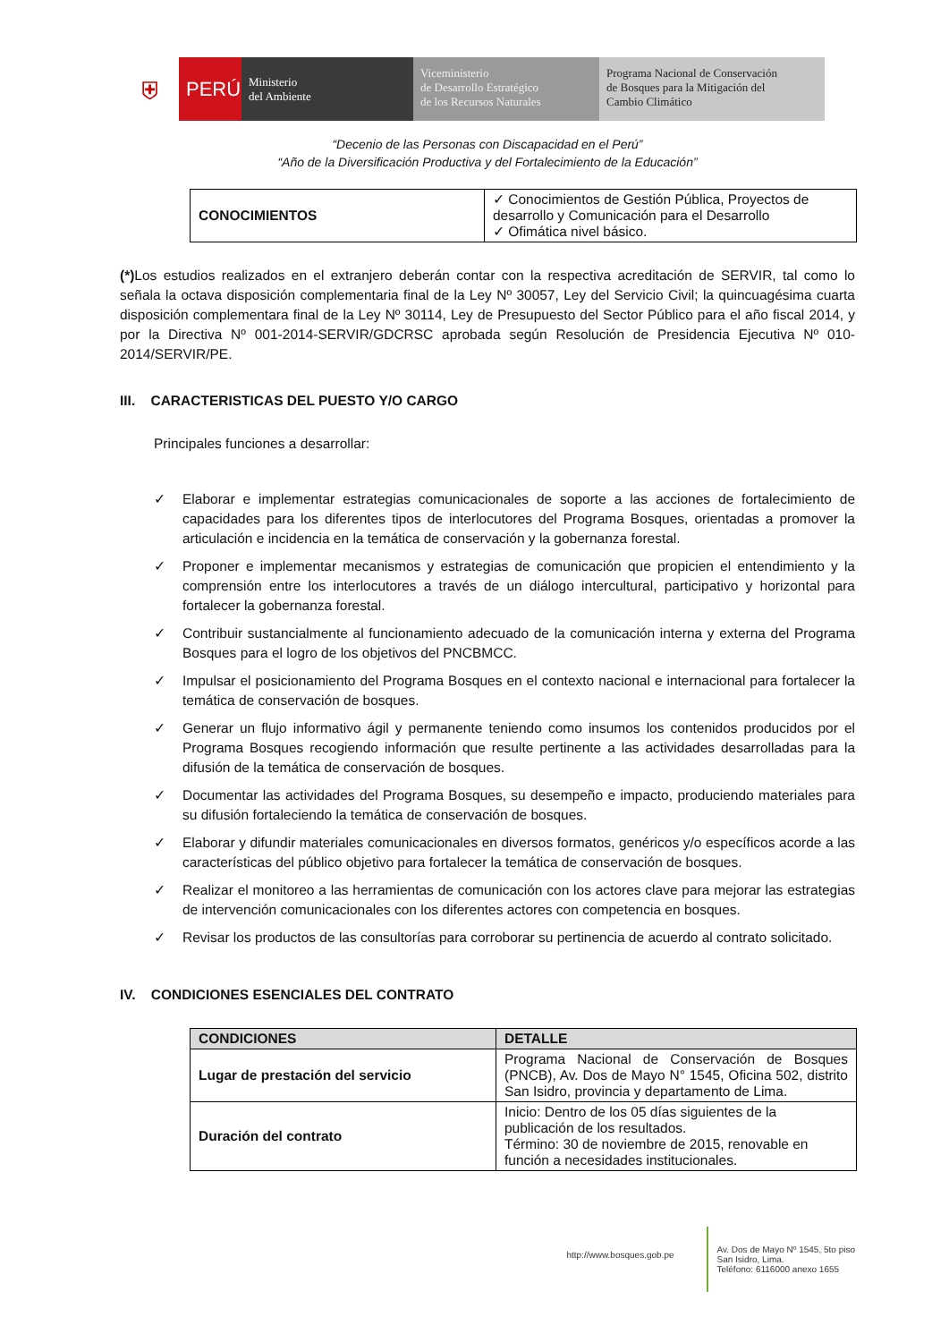⛨
PERÚ
Ministerio
del Ambiente
Viceministerio
de Desarrollo Estratégico
de los Recursos Naturales
Programa Nacional de Conservación
de Bosques para la Mitigación del
Cambio Climático
“Decenio de las Personas con Discapacidad en el Perú”
“Año de la Diversificación Productiva y del Fortalecimiento de la Educación”
| CONOCIMIENTOS | ✓ Conocimientos de Gestión Pública, Proyectos de desarrollo y Comunicación para el Desarrollo ✓ Ofimática nivel básico. |
(*) Los estudios realizados en el extranjero deberán contar con la respectiva acreditación de SERVIR, tal como lo señala la octava disposición complementaria final de la Ley Nº 30057, Ley del Servicio Civil; la quincuagésima cuarta disposición complementara final de la Ley Nº 30114, Ley de Presupuesto del Sector Público para el año fiscal 2014, y por la Directiva Nº 001-2014-SERVIR/GDCRSC aprobada según Resolución de Presidencia Ejecutiva Nº 010-2014/SERVIR/PE.
III. CARACTERISTICAS DEL PUESTO Y/O CARGO
Principales funciones a desarrollar:
✓ Elaborar e implementar estrategias comunicacionales de soporte a las acciones de fortalecimiento de capacidades para los diferentes tipos de interlocutores del Programa Bosques, orientadas a promover la articulación e incidencia en la temática de conservación y la gobernanza forestal.
✓ Proponer e implementar mecanismos y estrategias de comunicación que propicien el entendimiento y la comprensión entre los interlocutores a través de un diálogo intercultural, participativo y horizontal para fortalecer la gobernanza forestal.
✓ Contribuir sustancialmente al funcionamiento adecuado de la comunicación interna y externa del Programa Bosques para el logro de los objetivos del PNCBMCC.
✓ Impulsar el posicionamiento del Programa Bosques en el contexto nacional e internacional para fortalecer la temática de conservación de bosques.
✓ Generar un flujo informativo ágil y permanente teniendo como insumos los contenidos producidos por el Programa Bosques recogiendo información que resulte pertinente a las actividades desarrolladas para la difusión de la temática de conservación de bosques.
✓ Documentar las actividades del Programa Bosques, su desempeño e impacto, produciendo materiales para su difusión fortaleciendo la temática de conservación de bosques.
✓ Elaborar y difundir materiales comunicacionales en diversos formatos, genéricos y/o específicos acorde a las características del público objetivo para fortalecer la temática de conservación de bosques.
✓ Realizar el monitoreo a las herramientas de comunicación con los actores clave para mejorar las estrategias de intervención comunicacionales con los diferentes actores con competencia en bosques.
✓ Revisar los productos de las consultorías para corroborar su pertinencia de acuerdo al contrato solicitado.
IV. CONDICIONES ESENCIALES DEL CONTRATO
| CONDICIONES | DETALLE |
| --- | --- |
| Lugar de prestación del servicio | Programa Nacional de Conservación de Bosques (PNCB), Av. Dos de Mayo N° 1545, Oficina 502, distrito San Isidro, provincia y departamento de Lima. |
| Duración del contrato | Inicio: Dentro de los 05 días siguientes de la publicación de los resultados. Término: 30 de noviembre de 2015, renovable en función a necesidades institucionales. |
http://www.bosques.gob.pe
Av. Dos de Mayo Nº 1545, 5to piso
San Isidro, Lima.
Teléfono: 6116000 anexo 1655